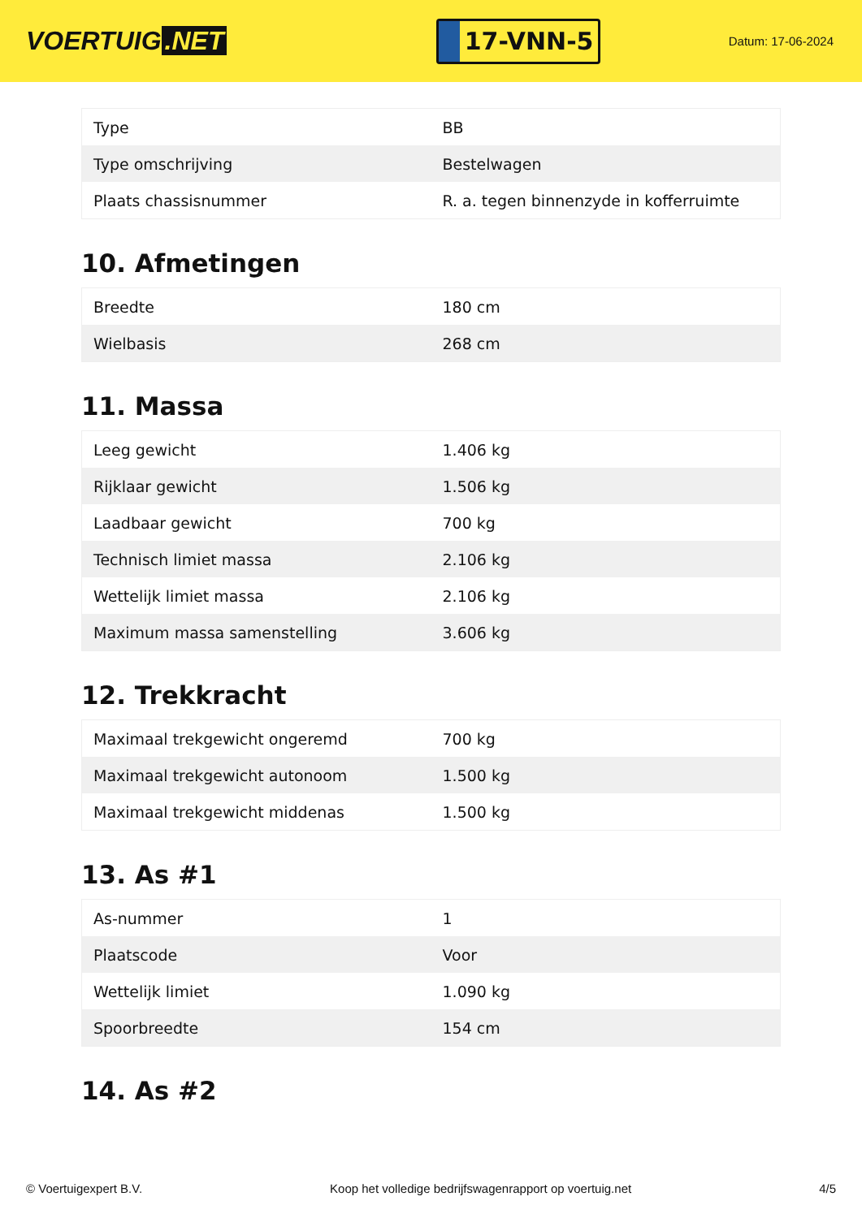VOERTUIG.NET
17-VNN-5
Datum: 17-06-2024
| Type | BB |
| Type omschrijving | Bestelwagen |
| Plaats chassisnummer | R. a. tegen binnenzyde in kofferruimte |
10. Afmetingen
| Breedte | 180 cm |
| Wielbasis | 268 cm |
11. Massa
| Leeg gewicht | 1.406 kg |
| Rijklaar gewicht | 1.506 kg |
| Laadbaar gewicht | 700 kg |
| Technisch limiet massa | 2.106 kg |
| Wettelijk limiet massa | 2.106 kg |
| Maximum massa samenstelling | 3.606 kg |
12. Trekkracht
| Maximaal trekgewicht ongeremd | 700 kg |
| Maximaal trekgewicht autonoom | 1.500 kg |
| Maximaal trekgewicht middenas | 1.500 kg |
13. As #1
| As-nummer | 1 |
| Plaatscode | Voor |
| Wettelijk limiet | 1.090 kg |
| Spoorbreedte | 154 cm |
14. As #2
© Voertuigexpert B.V. Koop het volledige bedrijfswagenrapport op voertuig.net 4/5